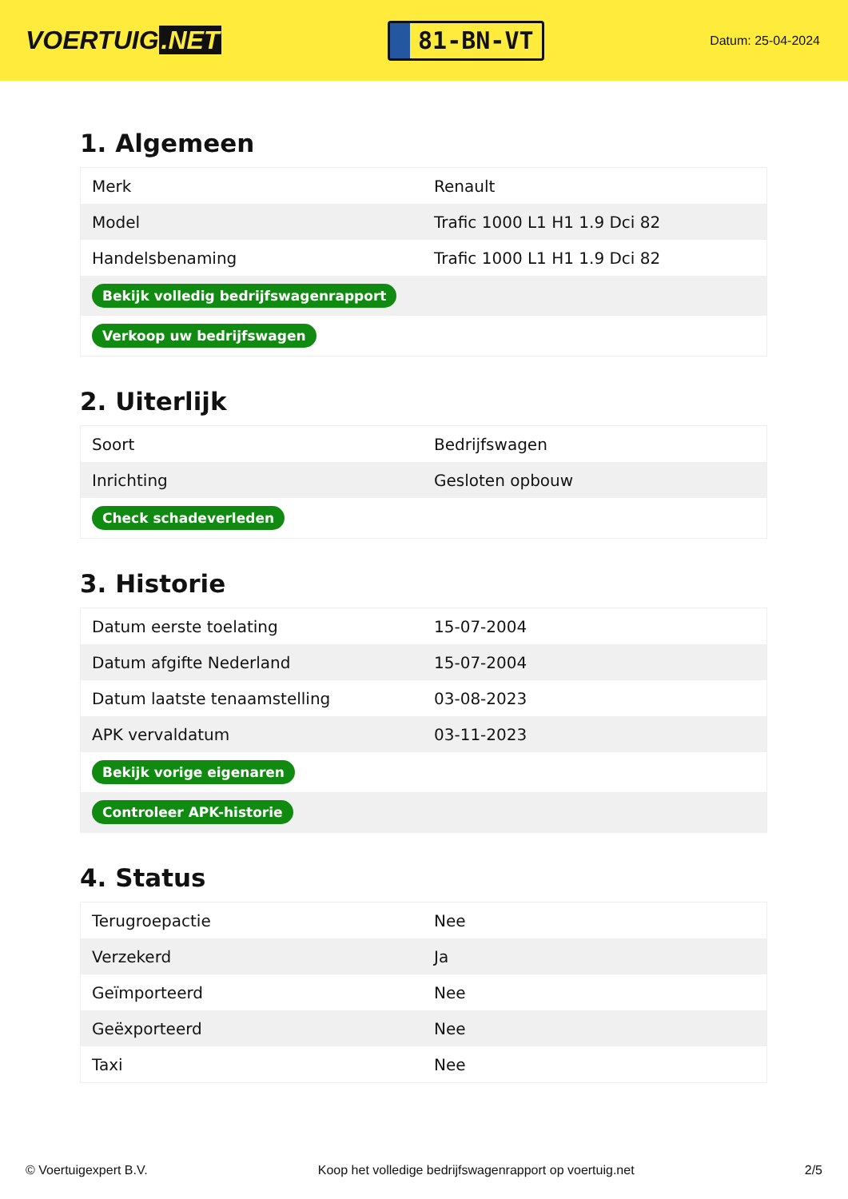VOERTUIG.NET
81-BN-VT
Datum: 25-04-2024
1. Algemeen
| Merk | Renault |
| Model | Trafic 1000 L1 H1 1.9 Dci 82 |
| Handelsbenaming | Trafic 1000 L1 H1 1.9 Dci 82 |
| Bekijk volledig bedrijfswagenrapport | |
| Verkoop uw bedrijfswagen | |
2. Uiterlijk
| Soort | Bedrijfswagen |
| Inrichting | Gesloten opbouw |
| Check schadeverleden | |
3. Historie
| Datum eerste toelating | 15-07-2004 |
| Datum afgifte Nederland | 15-07-2004 |
| Datum laatste tenaamstelling | 03-08-2023 |
| APK vervaldatum | 03-11-2023 |
| Bekijk vorige eigenaren | |
| Controleer APK-historie | |
4. Status
| Terugroepactie | Nee |
| Verzekerd | Ja |
| Geïmporteerd | Nee |
| Geëxporteerd | Nee |
| Taxi | Nee |
© Voertuigexpert B.V. Koop het volledige bedrijfswagenrapport op voertuig.net 2/5